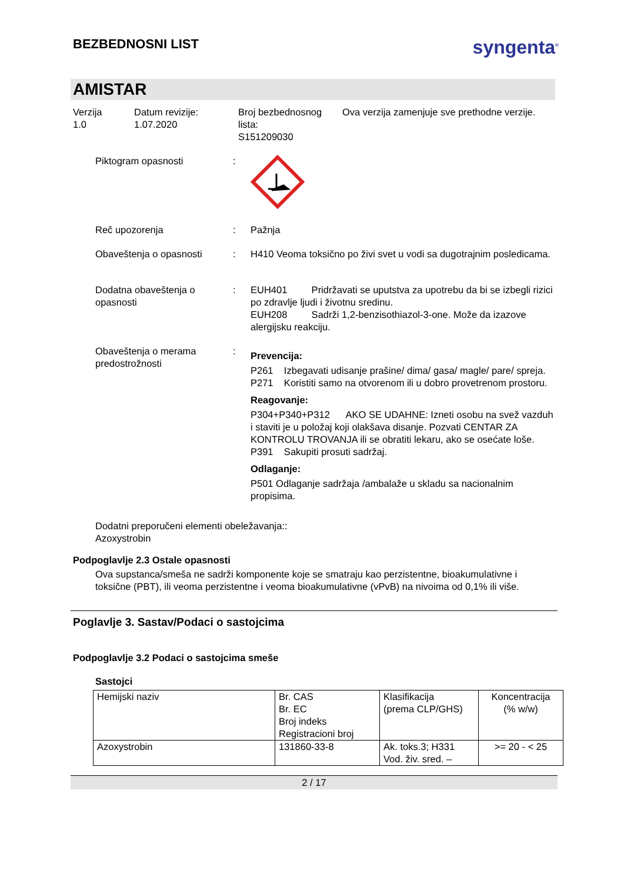BEZBEDNOSNI LIST
syngenta<sup>®</sup>
AMISTAR
Verzija
1.0
Datum revizije:
1.07.2020
Broj bezbednosnog lista:
S151209030
Ova verzija zamenjuje sve prethodne verzije.
Piktogram opasnosti
:
Reč upozorenja
:
Pažnja
Obaveštenja o opasnosti
:
H410 Veoma toksično po živi svet u vodi sa dugotrajnim posledicama.
Dodatna obaveštenja o opasnosti
:
EUH401 Pridržavati se uputstva za upotrebu da bi se izbegli rizici po zdravlje ljudi i životnu sredinu.
EUH208 Sadrži 1,2-benzisothiazol-3-one. Može da izazove alergijsku reakciju.
Obaveštenja o merama predostrožnosti
:
Prevencija:
P261 Izbegavati udisanje prašine/ dima/ gasa/ magle/ pare/ spreja.
P271 Koristiti samo na otvorenom ili u dobro provetrenom prostoru.
Reagovanje:
P304+P340+P312 AKO SE UDAHNE: Izneti osobu na svež vazduh i staviti je u položaj koji olakšava disanje. Pozvati CENTAR ZA KONTROLU TROVANJA ili se obratiti lekaru, ako se osećate loše.
P391 Sakupiti prosuti sadržaj.
Odlaganje:
P501 Odlaganje sadržaja /ambalaže u skladu sa nacionalnim propisima.
Dodatni preporučeni elementi obeležavanja::
Azoxystrobin
Podpoglavlje 2.3 Ostale opasnosti
Ova supstanca/smeša ne sadrži komponente koje se smatraju kao perzistentne, bioakumulativne i toksične (PBT), ili veoma perzistentne i veoma bioakumulativne (vPvB) na nivoima od 0,1% ili više.
Poglavlje 3. Sastav/Podaci o sastojcima
Podpoglavlje 3.2 Podaci o sastojcima smeše
Sastojci
| Hemijski naziv | Br. CAS Br. EC Broj indeks Registracioni broj | Klasifikacija (prema CLP/GHS) | Koncentracija (% w/w) |
| Azoxystrobin | 131860-33-8 | Ak. toks.3; H331 Vod. živ. sred. – | >= 20 - < 25 |
2 / 17